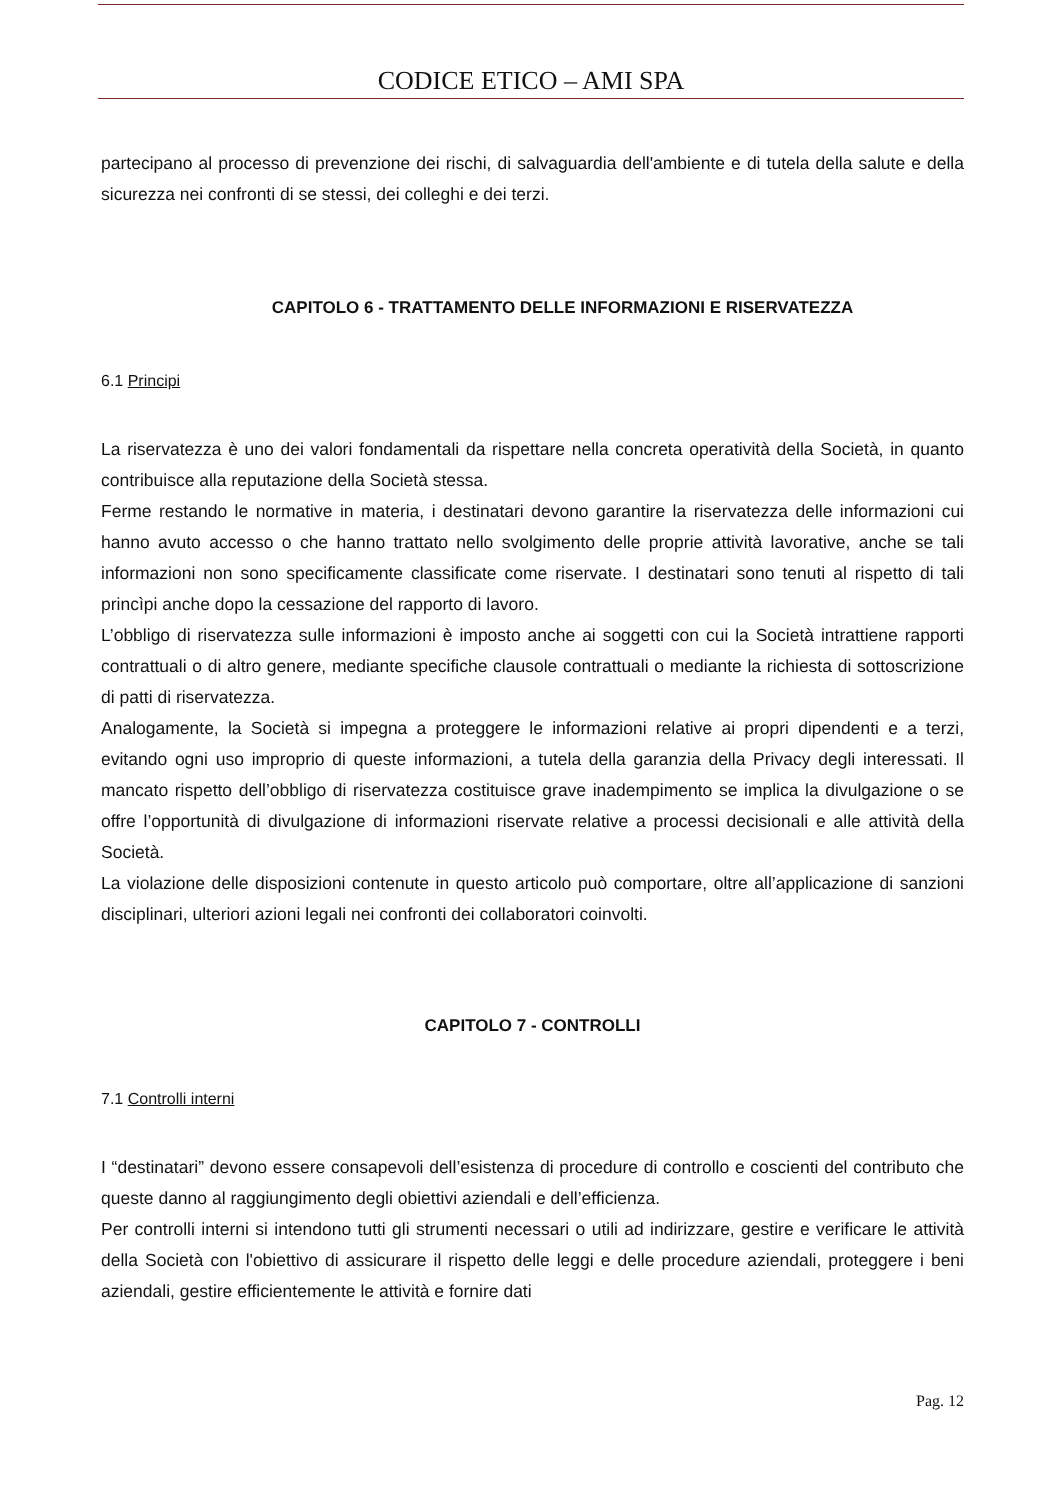CODICE ETICO – AMI SPA
partecipano al processo di prevenzione dei rischi, di salvaguardia dell'ambiente e di tutela della salute e della sicurezza nei confronti di se stessi, dei colleghi e dei terzi.
CAPITOLO 6 - TRATTAMENTO DELLE INFORMAZIONI E RISERVATEZZA
6.1 Principi
La riservatezza è uno dei valori fondamentali da rispettare nella concreta operatività della Società, in quanto contribuisce alla reputazione della Società stessa.
Ferme restando le normative in materia, i destinatari devono garantire la riservatezza delle informazioni cui hanno avuto accesso o che hanno trattato nello svolgimento delle proprie attività lavorative, anche se tali informazioni non sono specificamente classificate come riservate. I destinatari sono tenuti al rispetto di tali princìpi anche dopo la cessazione del rapporto di lavoro.
L’obbligo di riservatezza sulle informazioni è imposto anche ai soggetti con cui la Società intrattiene rapporti contrattuali o di altro genere, mediante specifiche clausole contrattuali o mediante la richiesta di sottoscrizione di patti di riservatezza.
Analogamente, la Società si impegna a proteggere le informazioni relative ai propri dipendenti e a terzi, evitando ogni uso improprio di queste informazioni, a tutela della garanzia della Privacy degli interessati. Il mancato rispetto dell’obbligo di riservatezza costituisce grave inadempimento se implica la divulgazione o se offre l’opportunità di divulgazione di informazioni riservate relative a processi decisionali e alle attività della Società.
La violazione delle disposizioni contenute in questo articolo può comportare, oltre all’applicazione di sanzioni disciplinari, ulteriori azioni legali nei confronti dei collaboratori coinvolti.
CAPITOLO 7 - CONTROLLI
7.1 Controlli interni
I “destinatari” devono essere consapevoli dell’esistenza di procedure di controllo e coscienti del contributo che queste danno al raggiungimento degli obiettivi aziendali e dell’efficienza.
Per controlli interni si intendono tutti gli strumenti necessari o utili ad indirizzare, gestire e verificare le attività della Società con l'obiettivo di assicurare il rispetto delle leggi e delle procedure aziendali, proteggere i beni aziendali, gestire efficientemente le attività e fornire dati
Pag. 12